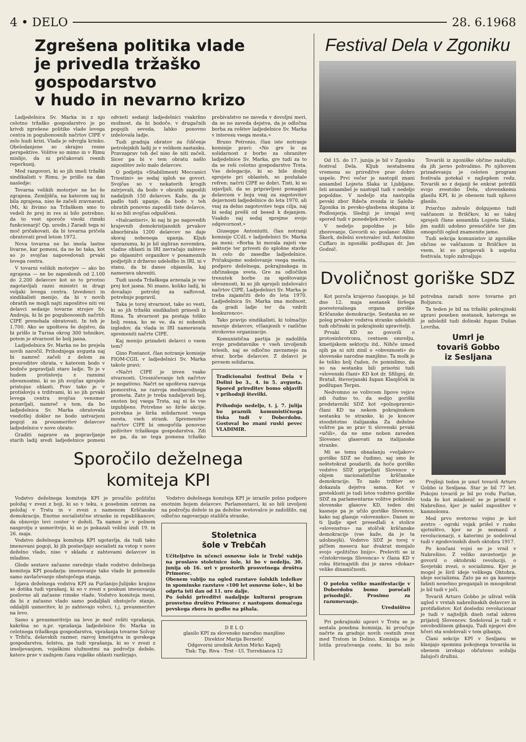4 • DELO 28. 6.1968
Zgrešena politika vlade
je privedla tržaško gospodarstvo
v hudo in nevarno krizo
Ladjedelnica Sv. Marka in z njo celotno tržaško gospodarstvo je po krivdi zgrešene politike vlade levega centra in pogubonosnih načrtov CIPE v zelo hudi krizi. Vlada je odvrgla krinko. Obelodanjene so skrajno resne perspektive. Volitve so mimo in v Rimu mislijo, da ni pričakovati resnih reperkusij.
Med razgovori, ki so jih imeli tržaški sindikalisti v Rimu, je prišlo na dan nasledje:
Tovarna velikih motorjev ne bo še zgrajena. Zemljišča, na katerem naj bi bila zgrajena, niso še začeli zravnavati. (Mi, ki živimo na Tržaškem smo to vedeli že prej in res ni bilo potrebno, da to vest sporoče visoki rimski funkcionarji! Op. uredn.) Zaradi tega ni moč pričakovati, da bi tovarna pričela obratovati pred letom 1972.
Nova tovarna ne bo imela lastne livarne, kar pomeni, da ne bo taka, kot so jo svojčas napovedovali prvaki levega centra.
V tovarni velikih motorjev — ako bo zgrajena — ne bo zaposlenih od 2.100 do 2.200 delavcev kot so to prvotno zagotavljali razni ministri in drugi veljaki levega centra. Izvedenci in sindikalisti menijo, da bi v novih obratih ne mogli najti zaposlitve niti vsi delavci sedanje tovarne strojev Sv. Andreja, ki bi po pogubonosnih načrtih CIPE prenehala obratovati. In teh je 1.700. Ako se upošteva še dejstvo, da bi prišlo iz Turina okrog 300 tehnikov, potem je stvarnost še bolj jasna.
Ladjedelnica Sv. Marka ne bo prejela novih naročil. Prihodnjega avgusta naj bi namreč začeli z delom za preureditev obrata, v katerem bodo v bodoče popravljali stare ladje. To je v hudem protislovju z raznimi obveznostmi, ki so jih svojčas sprejele pristojne oblasti. Prav tako je v protislovju s trditvami, ki so jih prvaki levega centra svojčas venomer ponavljali, namreč s tem, da bo ladjedelnica Sv. Marka obratovala vsedotlej dokler ne bodo ustvarjeni pogoji za preusmeritev delavcev ladjedelnice v nove obrate.
Graditi naprave za popravljanje starih ladij sredi ladjedelnice pomeni odvzeti sedanji ladjedelnici vsakršno možnost, da bi bodoče, v drugačnih pogojih seveda, lahko ponovno izdelovala ladje.
Tudi gradnja obratov za čiščenje petrolejskih ladij je v velikem zastanku. Pravzaprav teh del niso še niti začeli. Sicer pa bi v tem obratu našlo zaposlitev zelo malo delavcev.
O podjetju «Stabilimenti Meccanici Triestini» se sedaj sploh ne govori. Svojčas so v nekaterih krogih zatrjevali, da bodo v obratih zaposlili nadaljnih 150 delavcev. Kaže, da je padlo tudi upanje, da bodo v teh obratih ponovno zaposlili tiste delavce, ki so bili svojčas odpuščeni.
«Italcantieri», ki naj bi po napovedih krajevnih demokristjanskih prvakov absorbirala 1200 delavcev ne daje skoraj nobenega upanja. Kljub sporazumu, ki je bil sigliran novembra, vladne oblasti in IRI zavračajo zahteve po objasnitvi organikov v posameznih podjetjih z državno udeležbo in IRI, ni v stanu, da bi danes objasnila, kaj namerava ukreniti.
Tudi usoda Tržaškega arzenala je vse prej kot jasna. Ni znano, koliko ladij, ki dovažajo petrolej za naftovod, potrebuje popravil.
Taka je torej stvarnost, take so vesti, ki so jih tržaški sindikalisti prinesli iz Rima. Ta stvarnost pa postaja toliko bolj resna, ko se ve, da ni nobenih izgledov, da vlada in IRI nameravata spremeniti načrte CIPE.
Kaj menijo prizadeti delavci o vsem tem?
Gino Fontanot, član notranje komisije FIOM-CGIL v ladjedelnici Sv. Marka takole pravi:
«Načrt CIPE je izven vsake stvarnosti. Uresničevanje teh načrtov je negativno. Načrt ne upošteva razvoja pomorstva, ne razvoja mednarodnega prometa. Zato je treba nadaljevati boj, enoten boj vsega Trsta, saj ni še vse izgubljeno. Potrebne so širše akcije, potrebna je širša solidarnost vsega mesta, vseh strank. Spremenitev načrtov CIPE bi omogočila ponovno poživitev tržaškega gospodarstva. Zdi se pa, da se tega pomena tržaško prebivalstvo ne zaveda v dovoljni meri, da se ne zaveda dejstva, da je odločna borba za rešitev ladjedelnice Sv. Marka v interesu vsega mesta.»
Bruno Petronio, član iste notranje komisije pravi: «Ne gre le za solidarnost z borbo za ohranitev ladjedelnice Sv. Marka, gre tudi za to da se reši celotno gospodarstvo Trsta. Vse delegacije, ki so bile doslej sprejete pri oblasteh, so poslušale refren: načrti CIPE so dobri. Tisti, ki so izjavljali, da so pripravljeni pomagati delavcem v boju vsaj za zagotovitev dejavnosti ladjedelnice do leta 1970, ali vsaj za delno zagotovitev tega cilja, naj bi sedaj prešli od besed k dejanjem. Vsakdo naj sedaj sprejme svojo odgovornost.»
Giuseppe Antoniutti, član notranji komisije CCdL v ladjedelnici Sv. Marka pa meni: «Borba bi morala zajeti vse sektorje ter privesti do splošne stavke in celo do zasedbe ladjedelnice. Pričakujemo sodelovanje vsega mesta, podporo deželnega, pokrajinskega in občinskega sveta. Gre za odločilen trenutek borbe za spoštovanje obveznosti, ki so jih sprejeli izdelovalci načrtov CIPE. Ladjedelnici Sv. Marka je treba zajamčiti delo do leta 1970. Ladjedelnica Sv. Marka ima možnost, da gradi ladje ter da vzdrži konkurenco».
Tako pravijo sindikalisti, ki tolmačijo mnenje delavcev, včlanjenih v različne strokovne organizacije.
Komunistična partija je zadolžila svoje predstavnike v vseh izvoljenih telesih, naj se odločno zavzamejo za stvar, borbe delavcev. Z delavci je povsem solidarna.
Tradicionalni festival Dela v Dolini bo 3., 4. in 5. avgusta. Spored prireditev bomo objavili v prihodnji številki.
Prihodnjo nedeljo, t. j. 7. julija bo praznik komunističnega tiska tudi v Doberdobu. Gostoval bo znani ruski pevec VLADIMIR.
Sporočilo deželnega
komiteja KPI
Vodstvo deželnega komiteja KPI je proučilo politični položaj v zvezi z boji, ki so v teku, s posebnim ozirom na položaj v Trstu in v zvezi z namenom Krščanske demokracije, Enotne socialistične stranke in republikancev, da obnovijo levi center v deželi. Ta namen je v polnem nasprotju z usmeritvijo, ki so jo pokazali volilni izidi 19. in 26. maja.
Vodstvo deželnega komiteja KPI ugotavlja, da tudi tako imenovani pogoji, ki jih postavljajo socialisti za vstop v novo deželno vlado, niso v skladu z zahtevami delavcev in mladine.
Glede sestave začasne osrednje vlade vodstvo deželnega komiteja KPI poudarja: imenovanje take vlade bi pomenilo samo zavlačevanje obstoječega stanja.
Izjava deželnega vodstva KPI za Furlanijo-Julijsko krajino se dotika tudi vprašanj, ki so v zvezi s poskusi imenovanja poslovne ali začasne rimske vlade. Vodstvo komiteja meni, da bi z začasno vlado samo podaljšali obstoječe stanje, oddaljili usmeritev, ki jo zahtevajo volvci, t.j. preusmeritev na levo.
Samo s preusmeritvijo na levo je moč rešiti vprašanja, kakršna so n.pr. vprašanja ladjedelnice Sv. Marka in celotnega tržaškega gospodarstva, vprašanja tovarne Solvay v Tržiču, delavskih razmer, razvoj kmetijstva in gorskega gospodarstva, šolstva, pa tudi vprašanja, ki so v zvezi z izseljevanjem, vojaškimi služnostmi na področju dežele, katere prav v zadnjem času vojaške oblasti razširjajo.
Vodstvo deželnega komiteja KPI je izrazilo polno podporo enotnim bojem delavcev. Parlamentarci, ki so bili izvoljeni na področju dežele in pa deželne svetovalce je zadolžilo, naj odločno zagovarjajo stališča stranke.
Stoletnica
šole v Trebčah
Učiteljstvo in učenci osnovne šole iz Trebč vabijo na proslavo stoletnice šole, ki bo v nedeljo, 30. junija ob 16. uri v prostorih prosvetnega društva Primorec.
Obenem vabijo na ogled razstave šolskih izdelkov in spominske razstave «100 let osnovne šole», ki bo odprta isti dan od 11. ure dalje.
Po šolski prireditvi nadaljuje kulturni program prosvetno društvo Primorec z nastopom domačega pevskega zbora in godbe na pihala.
D E L O
glasilo KPI za slovensko narodno manjšino
Direktor Marija Bernetič
Odgovorni urednik Anton Mirko Kapelj
Tisk: Tip. Riva - Trst - Ul. Torrebianca 12
Festival Dela v Zgoniku
Od 15. do 17. junija je bil v Zgoniku festival Dela. Kljub nestalnemu vremenu so prireditve prav dobro uspele. Prvi večer je nastopil znani ansambel Lojzeta Slaka iz Ljubljane. Isti ansambel je nastopil tudi v nedeljo popoldne. V nedeljo sta nastopila pevski zbor Rdeča zvezda iz Saleža-Zgonika in pevsko-glasbena skupina iz Podlonjerja. Slednji je izvajal svoj spored tudi v ponedeljek zvečer.
V nedeljo popoldne je bilo zborovanje. Govorili so: poslanec Albin Škerk, deželni svetovalec inž. Antonino Cuffaro in zgoniški podžupan dr. Jan Godnič.
Tovariši iz zgoniške občine zaslužijo, da jih javno pohvalimo. Po njihovem prizadevanju je celoten program festivala potekal v najlepšem redu. Tovariši so z dejanji še enkrat potrdili svojo zvestobo Delu, slovenskemu glasilu KPI, ki je obenem tudi njihovo glasilo.
Prisrčno zahvalo dolgujemo tudi vaščanom iz Briščkov, ki so takoj sprejeli člane ansambla Lojzeta Slaka, jim nudili udobno prenočišče ter jim omogočili ogled znamenite jame.
Tudi sekcija komunistov iz zgoniške občine se vaščanom iz Briščkov in vsem, ki so prispevali k uspehu festivala, toplo zahvaljuje.
Dvoličnost goriške SDZ
Kot poroča krajevno časopisje, je bil dne 12. maja sestanek širšega posvetovalnega organa goriške Krščanske demokracije. Sestanka so se poleg prvakov vodstva stranke udeležili tudi občinski in pokrajinski upravitelji.
Prvaki KD so govorili o protosinhrotronu, cestnem omrežju, kmetijskem sektorju itd.. Nihče izmed njih pa ni niti zinil o «obveznosti» do slovenske narodne manjšine. Ta molk je še toliko bolj čuden, če pomislimo, da so na sestanku bili prisotni tudi «slovenski člani» KD kot dr. Sfiligoj, dr. Bratuž, števerjanski župan Klanjšček in podžupan Terpin.
Nedvomno se volivcem lipove vejice zdi čudno to, da sedijo goriški predstavniki SDZ kot «polnopravni» člani KD na nekem pokrajinskem sestanku te stranke, ki je koncev stoodstotno italijanska Za deželne volitve pa so prav ti slovenski prvaki «učili», da ne sme noben zaveden Slovenec glasovati za italijanske stranke.
Mi se temu obnašanju «veljakov» goriške SDZ ne čudimo, saj smo že neštetokrat poudarili, da hoče goriško vodstvo SDZ pripeljati Slovence v objem nacionalistične krščanske demokracije. To našo trditev so dokazala dejstva sama. Kot v preteklosti je tudi letos vodstvo goriške SDZ za parlamentarne volitve poklonilo slovenske glasove KD, teden dni kasneje pa je učilo goriške Slovence, kako naj glasuje «slovensko». Danes so ti ljudje spet presedlali s stolice «slovenstva» na stolček krščanske demokracije (vse kaže, da je ta udobnejši). Vodstvo SDZ je torej v pičlem mesecu kar dvakrat menjalo svojo «politično linijo». Preleviti se iz «čistokrvnega Slovenca» v člana KD v roku štirinajstih dni je zares «dokaz» velike dinamičnosti.
O poteku velike manifestacije v Doberdobu bomo poročali prisodnjič. Prosimo za razumevanje.
Uredništvo
Pri pokrajinski upravi v Trstu se je sestala posebna komisija, ki proučuje načrte za gradnjo novih cestnih zvez med Trstom in Dolino. Komisija se je lotila proučevanja ceste, ki bo zelo potrebna zaradi nove tovarne pri Boljuncu.
Ta teden je bil na tržaški pokrajinski upravi poseben sestanek, katerega se je udeležil tudi dolinski župan Dušan Lovriha.
Umrl je
tovariš Gobbo
iz Sesljana
Prejšnji teden je umrl tovariš Arturo Gobbo iz Sesljana. Star je bil 77 let. Pokojni tovariš je bil po rodu Furlan, toda že kot mladenič se je priselil v Nabrežino, kjer je našel zaposlitev v kamnolomu.
Med prvo svetovno vojno je kot avstro - ogrski vojak prišel v rusko ujetništvo, kjer se je seznanil z revolucionarji, s katerimi je sodeloval tudi v zgodovinskih dneh oktobra 1917.
Po končani vojni se je vrnil v Nabrežino. Z veliko zavzetostjo je govoril o oktobrski revoluciji, o Sovjetski zvezi, o socializmu. Kjer je mogel je širil ideje velikega Oktobra, ideje socializma. Zato pa so ga kasneje fašisti nenehno preganjali in mnogokrat je bil tudi v ječi.
Tovariš Arturo Gobbo je užival velik ugled v vrstah nabrežinskih delavcev in protifašistov. Kot dosledni revolucionar je tudi v najtežjih dneh ostal iskren prijatelj Slovencev. Sodeloval je tudi v osvobodilnem gibanju. Tudi njegovi dve hčeri sta sodelovali v tem gibanju.
Člani sekcije KPI v Sesljanu se klanjajo spominu pokojnega tovariša in obenem izrekajo občuteno sožalju žalujoči družini.